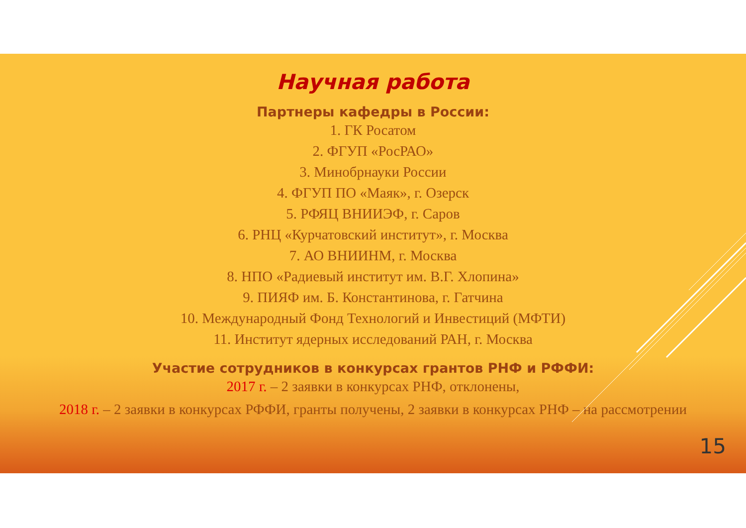Научная работа
Партнеры кафедры в России:
1. ГК Росатом
2. ФГУП «РосРАО»
3. Минобрнауки России
4. ФГУП ПО «Маяк», г. Озерск
5. РФЯЦ ВНИИЭФ, г. Саров
6. РНЦ «Курчатовский институт», г. Москва
7. АО ВНИИНМ, г. Москва
8. НПО «Радиевый институт им. В.Г. Хлопина»
9. ПИЯФ им. Б. Константинова, г. Гатчина
10. Международный Фонд Технологий и Инвестиций (МФТИ)
11. Институт ядерных исследований РАН, г. Москва
Участие сотрудников в конкурсах грантов РНФ и РФФИ:
2017 г. – 2 заявки в конкурсах РНФ, отклонены,
2018 г. – 2 заявки в конкурсах РФФИ, гранты получены, 2 заявки в конкурсах РНФ – на рассмотрении
15